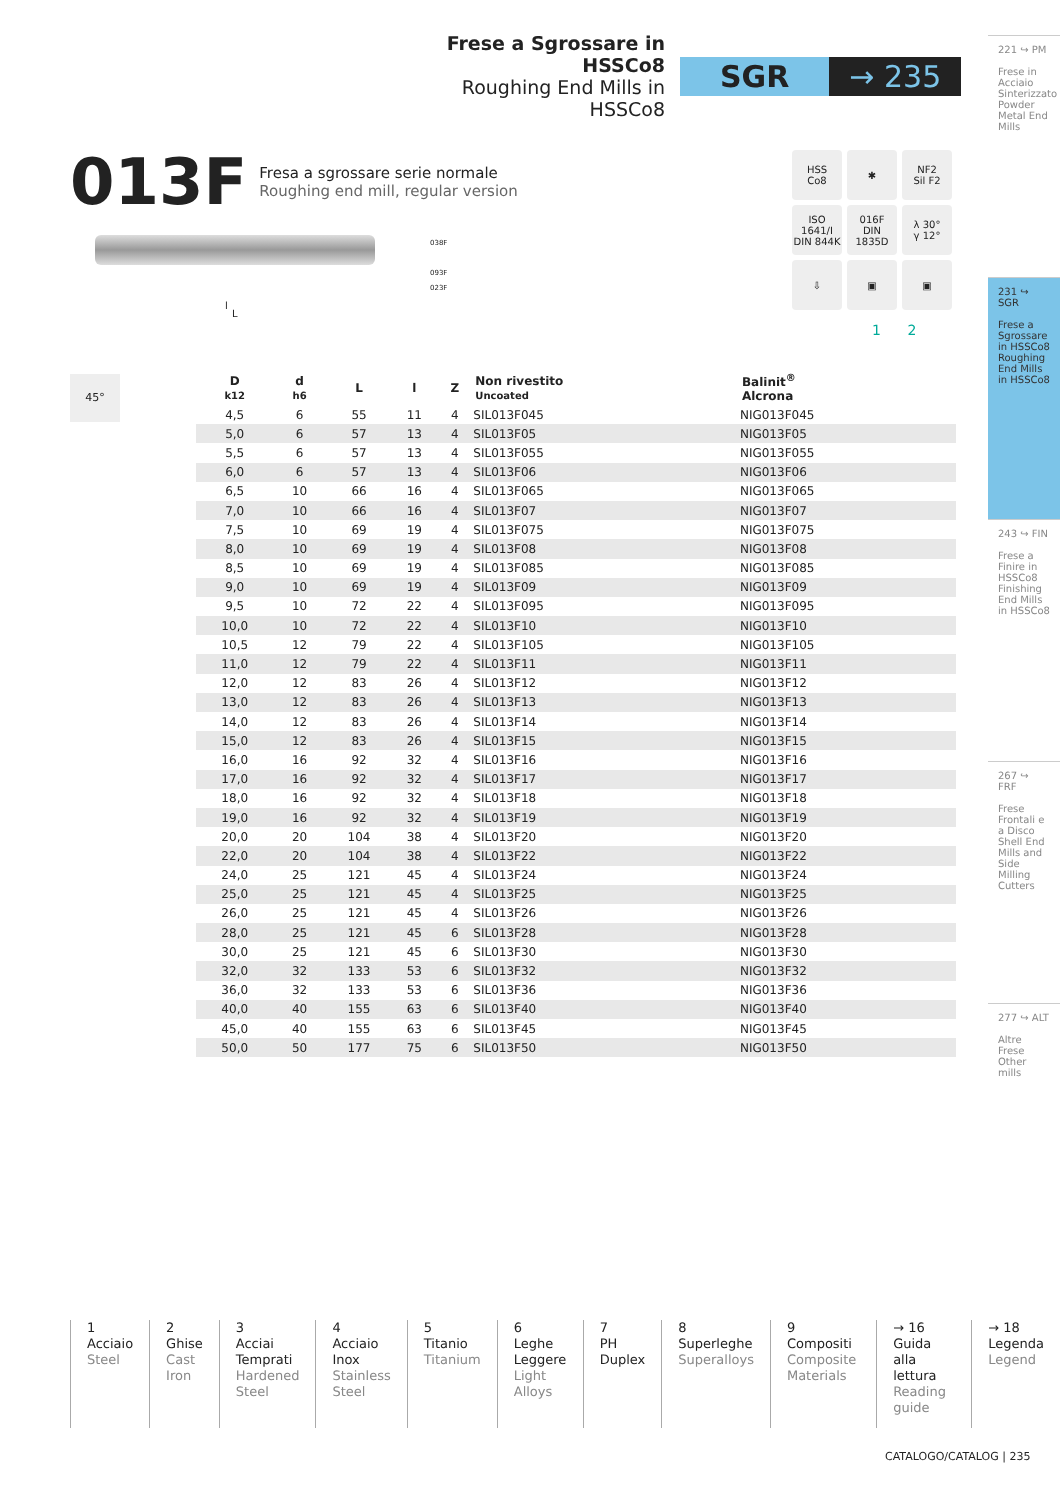Frese a Sgrossare in HSSCo8
Roughing End Mills in HSSCo8
SGR → 235
221 ↪ PM
Frese in Acciaio Sinterizzato Powder Metal End Mills
231 ↪ SGR
Frese a Sgrossare in HSSCo8 Roughing End Mills in HSSCo8
243 ↪ FIN
Frese a Finire in HSSCo8 Finishing End Mills in HSSCo8
267 ↪ FRF
Frese Frontali e a Disco Shell End Mills and Side Milling Cutters
277 ↪ ALT
Altre Frese Other mills
013F Fresa a sgrossare serie normale
Roughing end mill, regular version
l
L
038F
093F
023F
HSS
Co8
✱
NF2
Sil F2
ISO 1641/I
DIN 844K
016F
DIN 1835D
λ 30°
γ 12°
⇩
▣
▣
1 2
45°
| D k12 | d h6 | L | l | Z | Non rivestito Uncoated | Balinit<sup>®</sup> Alcrona |
| --- | --- | --- | --- | --- | --- | --- |
| 4,5 | 6 | 55 | 11 | 4 | SIL013F045 | NIG013F045 |
| 5,0 | 6 | 57 | 13 | 4 | SIL013F05 | NIG013F05 |
| 5,5 | 6 | 57 | 13 | 4 | SIL013F055 | NIG013F055 |
| 6,0 | 6 | 57 | 13 | 4 | SIL013F06 | NIG013F06 |
| 6,5 | 10 | 66 | 16 | 4 | SIL013F065 | NIG013F065 |
| 7,0 | 10 | 66 | 16 | 4 | SIL013F07 | NIG013F07 |
| 7,5 | 10 | 69 | 19 | 4 | SIL013F075 | NIG013F075 |
| 8,0 | 10 | 69 | 19 | 4 | SIL013F08 | NIG013F08 |
| 8,5 | 10 | 69 | 19 | 4 | SIL013F085 | NIG013F085 |
| 9,0 | 10 | 69 | 19 | 4 | SIL013F09 | NIG013F09 |
| 9,5 | 10 | 72 | 22 | 4 | SIL013F095 | NIG013F095 |
| 10,0 | 10 | 72 | 22 | 4 | SIL013F10 | NIG013F10 |
| 10,5 | 12 | 79 | 22 | 4 | SIL013F105 | NIG013F105 |
| 11,0 | 12 | 79 | 22 | 4 | SIL013F11 | NIG013F11 |
| 12,0 | 12 | 83 | 26 | 4 | SIL013F12 | NIG013F12 |
| 13,0 | 12 | 83 | 26 | 4 | SIL013F13 | NIG013F13 |
| 14,0 | 12 | 83 | 26 | 4 | SIL013F14 | NIG013F14 |
| 15,0 | 12 | 83 | 26 | 4 | SIL013F15 | NIG013F15 |
| 16,0 | 16 | 92 | 32 | 4 | SIL013F16 | NIG013F16 |
| 17,0 | 16 | 92 | 32 | 4 | SIL013F17 | NIG013F17 |
| 18,0 | 16 | 92 | 32 | 4 | SIL013F18 | NIG013F18 |
| 19,0 | 16 | 92 | 32 | 4 | SIL013F19 | NIG013F19 |
| 20,0 | 20 | 104 | 38 | 4 | SIL013F20 | NIG013F20 |
| 22,0 | 20 | 104 | 38 | 4 | SIL013F22 | NIG013F22 |
| 24,0 | 25 | 121 | 45 | 4 | SIL013F24 | NIG013F24 |
| 25,0 | 25 | 121 | 45 | 4 | SIL013F25 | NIG013F25 |
| 26,0 | 25 | 121 | 45 | 4 | SIL013F26 | NIG013F26 |
| 28,0 | 25 | 121 | 45 | 6 | SIL013F28 | NIG013F28 |
| 30,0 | 25 | 121 | 45 | 6 | SIL013F30 | NIG013F30 |
| 32,0 | 32 | 133 | 53 | 6 | SIL013F32 | NIG013F32 |
| 36,0 | 32 | 133 | 53 | 6 | SIL013F36 | NIG013F36 |
| 40,0 | 40 | 155 | 63 | 6 | SIL013F40 | NIG013F40 |
| 45,0 | 40 | 155 | 63 | 6 | SIL013F45 | NIG013F45 |
| 50,0 | 50 | 177 | 75 | 6 | SIL013F50 | NIG013F50 |
1
Acciaio
Steel
2
Ghise
Cast Iron
3
Acciai Temprati
Hardened Steel
4
Acciaio Inox
Stainless Steel
5
Titanio
Titanium
6
Leghe Leggere
Light Alloys
7
PH Duplex
8
Superleghe
Superalloys
9
Compositi
Composite Materials
→ 16
Guida alla lettura
Reading guide
→ 18
Legenda
Legend
CATALOGO/CATALOG | 235